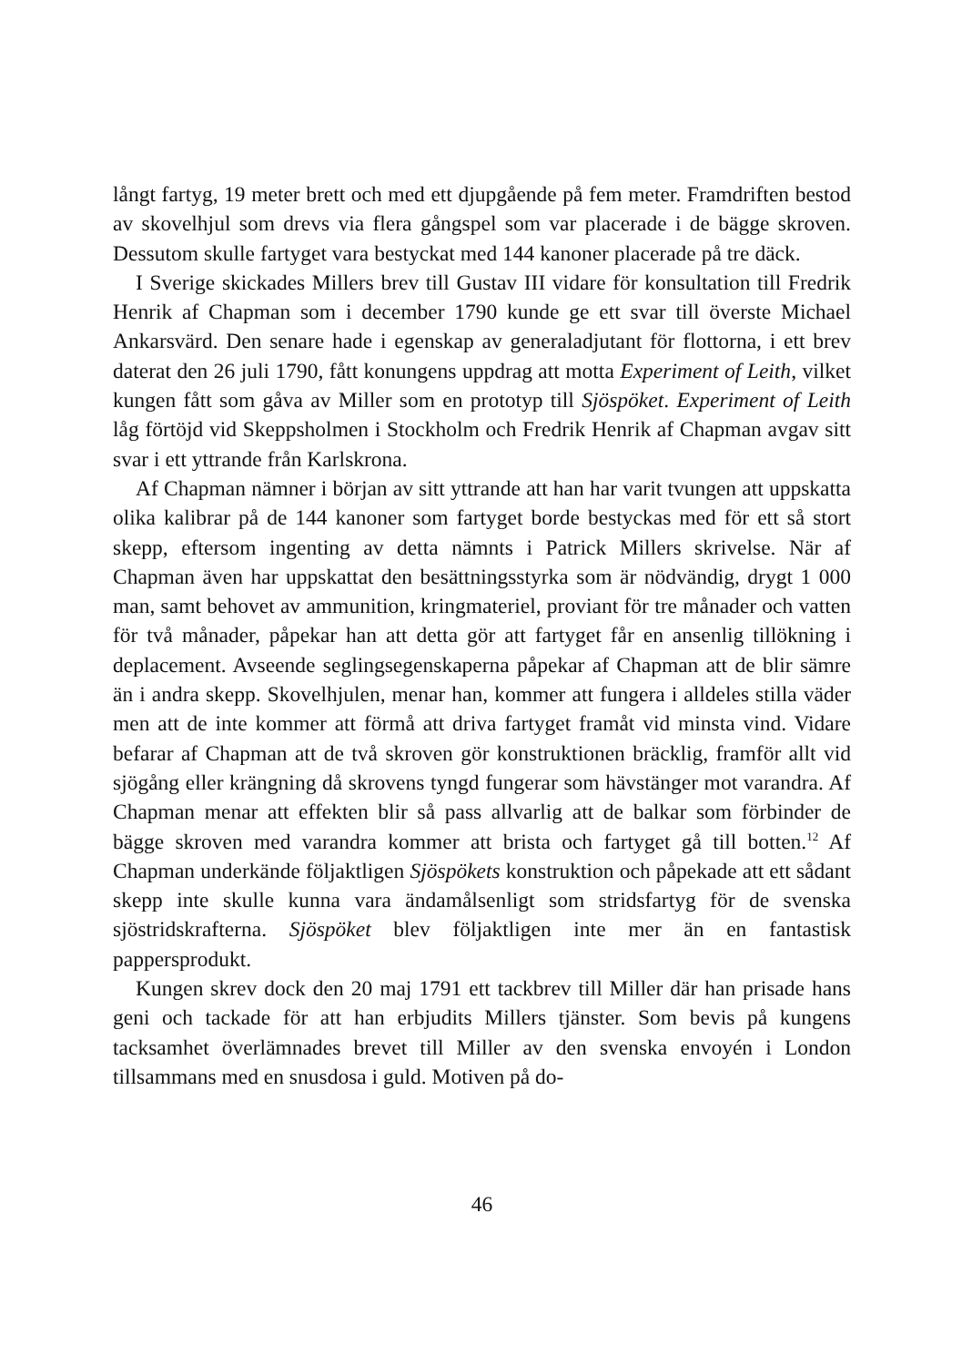långt fartyg, 19 meter brett och med ett djupgående på fem meter. Framdriften bestod av skovelhjul som drevs via flera gångspel som var placerade i de bägge skroven. Dessutom skulle fartyget vara bestyckat med 144 kanoner placerade på tre däck.
I Sverige skickades Millers brev till Gustav III vidare för konsultation till Fredrik Henrik af Chapman som i december 1790 kunde ge ett svar till överste Michael Ankarsvärd. Den senare hade i egenskap av generaladjutant för flottorna, i ett brev daterat den 26 juli 1790, fått konungens uppdrag att motta Experiment of Leith, vilket kungen fått som gåva av Miller som en prototyp till Sjöspöket. Experiment of Leith låg förtöjd vid Skeppsholmen i Stockholm och Fredrik Henrik af Chapman avgav sitt svar i ett yttrande från Karlskrona.
Af Chapman nämner i början av sitt yttrande att han har varit tvungen att uppskatta olika kalibrar på de 144 kanoner som fartyget borde bestyckas med för ett så stort skepp, eftersom ingenting av detta nämnts i Patrick Millers skrivelse. När af Chapman även har uppskattat den besättningsstyrka som är nödvändig, drygt 1 000 man, samt behovet av ammunition, kringmateriel, proviant för tre månader och vatten för två månader, påpekar han att detta gör att fartyget får en ansenlig tillökning i deplacement. Avseende seglingsegenskaperna påpekar af Chapman att de blir sämre än i andra skepp. Skovelhjulen, menar han, kommer att fungera i alldeles stilla väder men att de inte kommer att förmå att driva fartyget framåt vid minsta vind. Vidare befarar af Chapman att de två skroven gör konstruktionen bräcklig, framför allt vid sjögång eller krängning då skrovens tyngd fungerar som hävstänger mot varandra. Af Chapman menar att effekten blir så pass allvarlig att de balkar som förbinder de bägge skroven med varandra kommer att brista och fartyget gå till botten.<sup>12</sup> Af Chapman underkände följaktligen Sjöspökets konstruktion och påpekade att ett sådant skepp inte skulle kunna vara ändamålsenligt som stridsfartyg för de svenska sjöstridskrafterna. Sjöspöket blev följaktligen inte mer än en fantastisk pappersprodukt.
Kungen skrev dock den 20 maj 1791 ett tackbrev till Miller där han prisade hans geni och tackade för att han erbjudits Millers tjänster. Som bevis på kungens tacksamhet överlämnades brevet till Miller av den svenska envoyén i London tillsammans med en snusdosa i guld. Motiven på do-
46